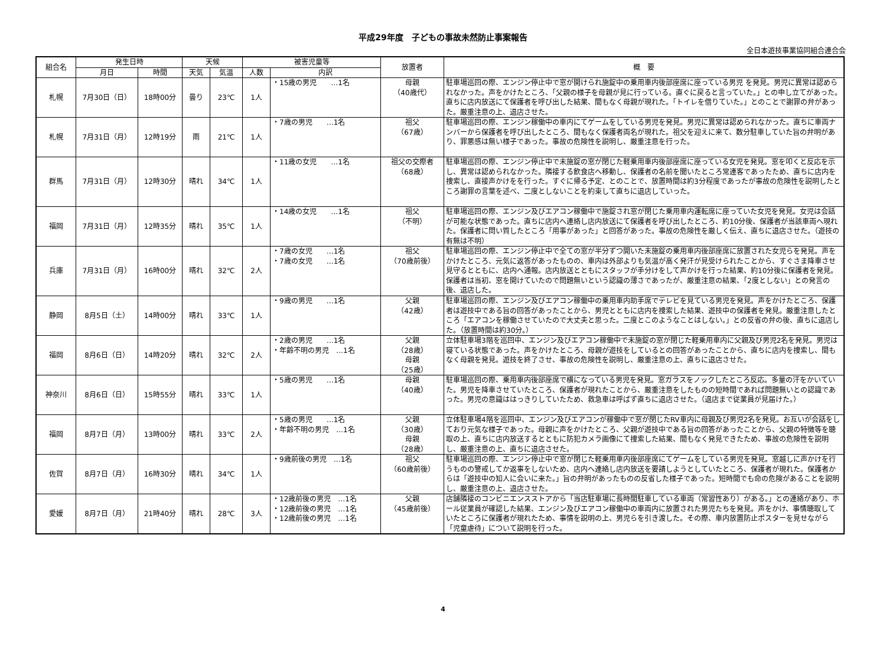平成29年度　子どもの事故未然防止事案報告
全日本遊技事業協同組合連合会
| 組合名 | 発生日時 | | 天候 | | 被害児童等 | | 放置者 | 概 要 |
| --- | --- | --- | --- | --- | --- | --- | --- | --- |
| | 月日 | 時間 | 天気 | 気温 | 人数 | 内訳 | | |
| 札幌 | 7月30日（日） | 18時00分 | 曇り | 23℃ | 1人 | ・15歳の男児 …1名 | 母親 （40歳代） | 駐車場巡回の際、エンジン停止中で窓が開けられ施錠中の乗用車内後部座席に座っている男児 を発見。男児に異常は認められなかった。声をかけたところ、「父親の様子を母親が見に行っている。直ぐに戻ると言っていた。」との申し立てがあった。直ちに店内放送にて保護者を呼び出した結果、間もなく母親が現れた。「トイレを借りていた。」とのことで謝罪の弁があった。厳重注意の上、退店させた。 |
| 札幌 | 7月31日（月） | 12時19分 | 雨 | 21℃ | 1人 | ・7歳の男児 …1名 | 祖父 （67歳） | 駐車場巡回の際、エンジン稼働中の車内にてゲームをしている男児を発見。男児に異常は認められなかった。直ちに車両ナンバーから保護者を呼び出したところ、間もなく保護者両名が現れた。祖父を迎えに来て、数分駐車していた旨の弁明があり、罪悪感は無い様子であった。事故の危険性を説明し、厳重注意を行った。 |
| 群馬 | 7月31日（月） | 12時30分 | 晴れ | 34℃ | 1人 | ・11歳の女児 …1名 | 祖父の交際者 （68歳） | 駐車場巡回の際、エンジン停止中で未施錠の窓が閉じた軽乗用車内後部座席に座っている女児を発見。窓を叩くと反応を示し、異常は認められなかった。隣接する飲食店へ移動し、保護者の名前を聞いたところ常連客であったため、直ちに店内を捜索し、直接声かけをを行った。すぐに帰る予定、とのことで、放置時間は約3分程度であったが事故の危険性を説明したところ謝罪の言葉を述べ、二度としないことを約束して直ちに退店していった。 |
| 福岡 | 7月31日（月） | 12時35分 | 晴れ | 35℃ | 1人 | ・14歳の女児 …1名 | 祖父 （不明） | 駐車場巡回の際、エンジン及びエアコン稼働中で施錠され窓が閉じた乗用車内運転席に座っていた女児を発見。女児は会話が可能な状態であった。直ちに店内へ連絡し店内放送にて保護者を呼び出したところ、約10分後、保護者が当該車両へ現れた。保護者に問い質したところ「用事があった」と回答があった。事故の危険性を厳しく伝え、直ちに退店させた。（遊技の有無は不明） |
| 兵庫 | 7月31日（月） | 16時00分 | 晴れ | 32℃ | 2人 | ・7歳の女児 …1名 ・7歳の女児 …1名 | 祖父 （70歳前後） | 駐車場巡回の際、エンジン停止中で全ての窓が半分ずつ開いた未施錠の乗用車内後部座席に放置された女児らを発見。声をかけたところ、元気に返答があったものの、車内は外部よりも気温が高く発汗が見受けられたことから、すぐさま降車させ見守るとともに、店内へ通報。店内放送とともにスタッフが手分けをして声かけを行った結果、約10分後に保護者を発見。保護者は当初、窓を開けていたので問題無いという認識の薄さであったが、厳重注意の結果、「2度としない」との発言の後、退店した。 |
| 静岡 | 8月5日（土） | 14時00分 | 晴れ | 33℃ | 1人 | ・9歳の男児 …1名 | 父親 （42歳） | 駐車場巡回の際、エンジン及びエアコン稼働中の乗用車内助手席でテレビを見ている男児を発見。声をかけたところ、保護者は遊技中である旨の回答があったことから、男児とともに店内を捜索した結果、遊技中の保護者を発見。厳重注意したところ「エアコンを稼働させていたので大丈夫と思った。二度とこのようなことはしない。」との反省の弁の後、直ちに退店した。（放置時間は約30分。） |
| 福岡 | 8月6日（日） | 14時20分 | 晴れ | 32℃ | 2人 | ・2歳の男児 …1名 ・年齢不明の男児 …1名 | 父親 （28歳） 母親 （25歳） | 立体駐車場3階を巡回中、エンジン及びエアコン稼働中で未施錠の窓が閉じた軽乗用車内に父親及び男児2名を発見。男児は寝ている状態であった。声をかけたところ、母親が遊技をしているとの回答があったことから、直ちに店内を捜索し、間もなく母親を発見。遊技を終了させ、事故の危険性を説明し、厳重注意の上、直ちに退店させた。 |
| 神奈川 | 8月6日（日） | 15時55分 | 晴れ | 33℃ | 1人 | ・5歳の男児 …1名 | 母親 （40歳） | 駐車場巡回の際、乗用車内後部座席で横になっている男児を発見。窓ガラスをノックしたところ反応。多量の汗をかいていた。男児を降車させていたところ、保護者が現れたことから、厳重注意をしたものの短時間であれば問題無いとの認識であった。男児の意識ははっきりしていたため、救急車は呼ばず直ちに退店させた。（退店まで従業員が見届けた。） |
| 福岡 | 8月7日（月） | 13時00分 | 晴れ | 33℃ | 2人 | ・5歳の男児 …1名 ・年齢不明の男児 …1名 | 父親 （30歳） 母親 （28歳） | 立体駐車場4階を巡回中、エンジン及びエアコンが稼働中で窓が閉じたRV車内に母親及び男児2名を発見。お互いが会話をしており元気な様子であった。母親に声をかけたところ、父親が遊技中である旨の回答があったことから、父親の特徴等を聴取の上、直ちに店内放送するとともに防犯カメラ画像にて捜索した結果、間もなく発見できたため、事故の危険性を説明し、厳重注意の上、直ちに退店させた。 |
| 佐賀 | 8月7日（月） | 16時30分 | 晴れ | 34℃ | 1人 | ・9歳前後の男児 …1名 | 祖父 （60歳前後） | 駐車場巡回の際、エンジン停止中で窓が閉じた軽乗用車内後部座席にてゲームをしている男児を発見。窓越しに声かけを行うものの警戒してか返事をしないため、店内へ連絡し店内放送を要請しようとしていたところ、保護者が現れた。保護者からは「遊技中の知人に会いに来た。」旨の弁明があったものの反省した様子であった。短時間でも命の危険があることを説明し、厳重注意の上、退店させた。 |
| 愛媛 | 8月7日（月） | 21時40分 | 晴れ | 28℃ | 3人 | ・12歳前後の男児 …1名 ・12歳前後の男児 …1名 ・12歳前後の男児 …1名 | 父親 （45歳前後） | 店舗隣接のコンビニエンスストアから「当店駐車場に長時間駐車している車両（常習性あり）がある。」との連絡があり、ホール従業員が確認した結果、エンジン及びエアコン稼働中の車両内に放置された男児たちを発見。声をかけ、事情聴取していたところに保護者が現れたため、事情を説明の上、男児らを引き渡した。その際、車内放置防止ポスターを見せながら「児童虐待」について説明を行った。 |
4